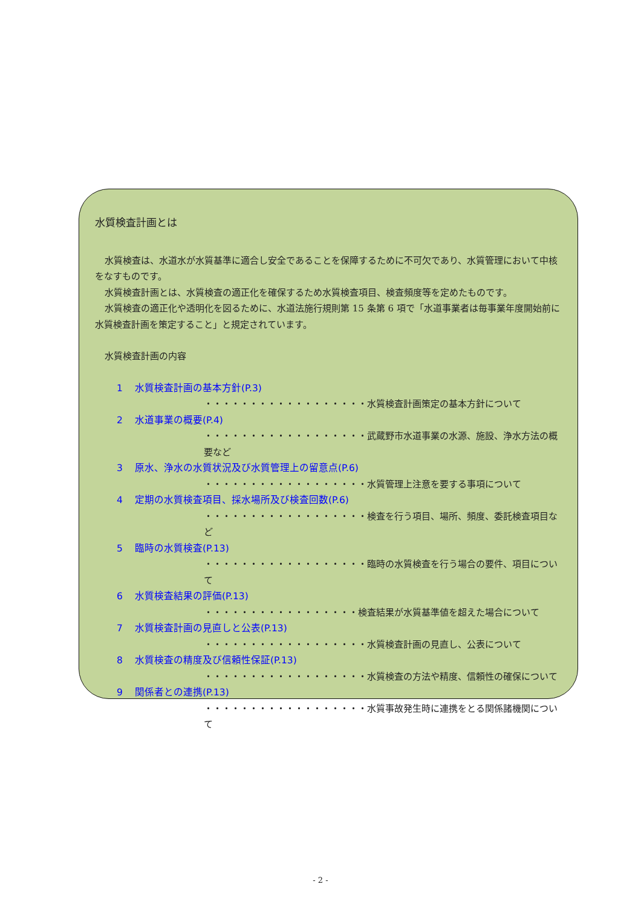水質検査計画とは
水質検査は、水道水が水質基準に適合し安全であることを保障するために不可欠であり、水質管理において中核をなすものです。
水質検査計画とは、水質検査の適正化を確保するため水質検査項目、検査頻度等を定めたものです。
水質検査の適正化や透明化を図るために、水道法施行規則第 15 条第 6 項で「水道事業者は毎事業年度開始前に水質検査計画を策定すること」と規定されています。
水質検査計画の内容
1 水質検査計画の基本方針(P.3)
・・・・・・・・・・・・・・・・・・水質検査計画策定の基本方針について
2 水道事業の概要(P.4)
・・・・・・・・・・・・・・・・・・武蔵野市水道事業の水源、施設、浄水方法の概要など
3 原水、浄水の水質状況及び水質管理上の留意点(P.6)
・・・・・・・・・・・・・・・・・・水質管理上注意を要する事項について
4 定期の水質検査項目、採水場所及び検査回数(P.6)
・・・・・・・・・・・・・・・・・・検査を行う項目、場所、頻度、委託検査項目など
5 臨時の水質検査(P.13)
・・・・・・・・・・・・・・・・・・臨時の水質検査を行う場合の要件、項目について
6 水質検査結果の評価(P.13)
・・・・・・・・・・・・・・・・・検査結果が水質基準値を超えた場合について
7 水質検査計画の見直しと公表(P.13)
・・・・・・・・・・・・・・・・・・水質検査計画の見直し、公表について
8 水質検査の精度及び信頼性保証(P.13)
・・・・・・・・・・・・・・・・・・水質検査の方法や精度、信頼性の確保について
9 関係者との連携(P.13)
・・・・・・・・・・・・・・・・・・水質事故発生時に連携をとる関係諸機関について
- 2 -